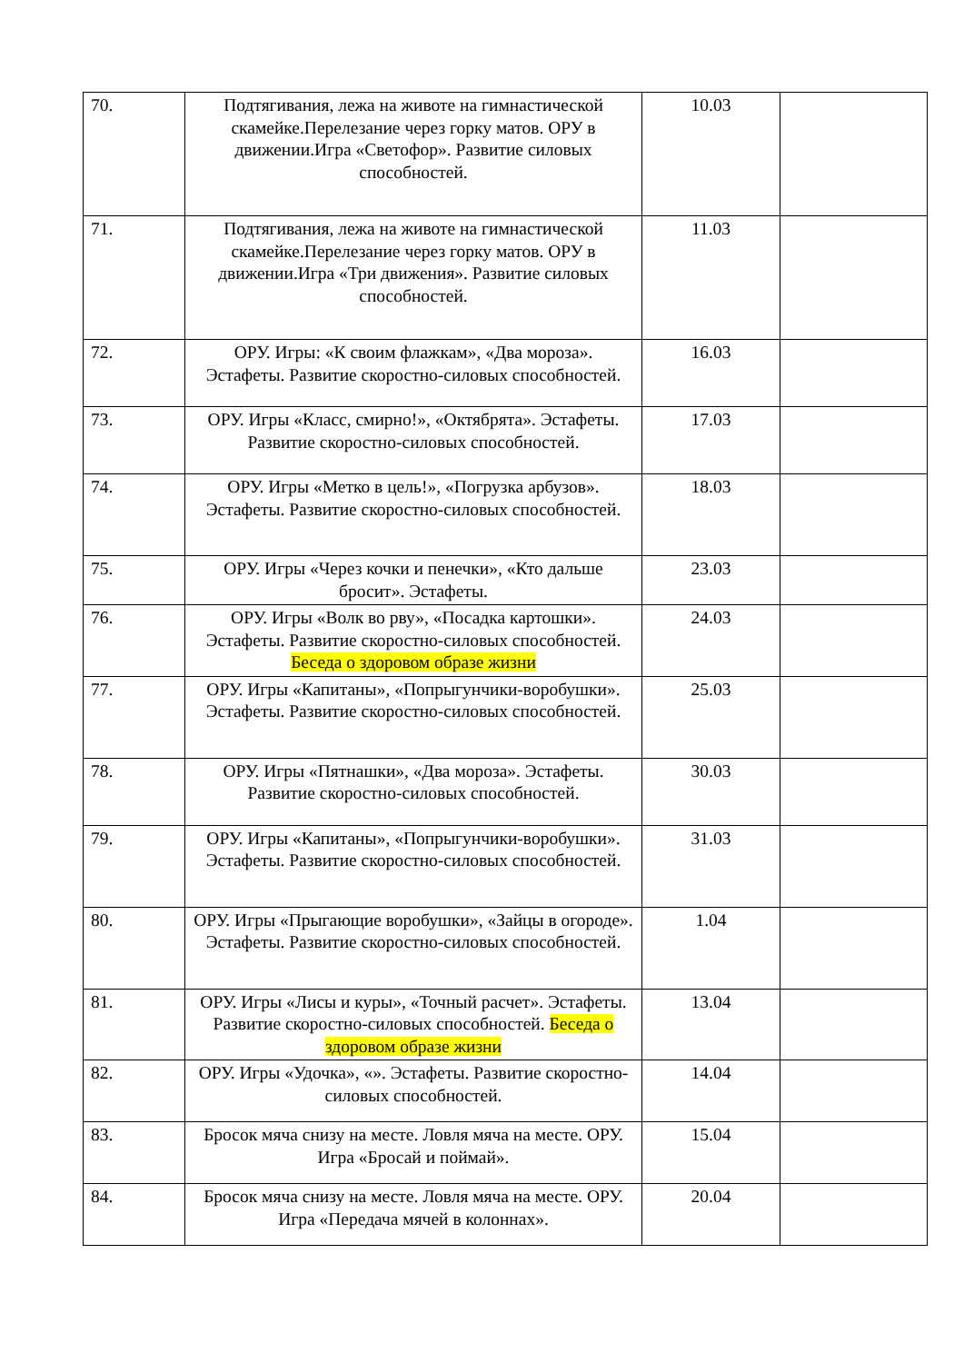| 70. | Подтягивания, лежа на животе на гимнастической скамейке.Перелезание через горку матов. ОРУ в движении.Игра «Светофор». Развитие силовых способностей. | 10.03 | |
| 71. | Подтягивания, лежа на животе на гимнастической скамейке.Перелезание через горку матов. ОРУ в движении.Игра «Три движения». Развитие силовых способностей. | 11.03 | |
| 72. | ОРУ. Игры: «К своим флажкам», «Два мороза». Эстафеты. Развитие скоростно-силовых способностей. | 16.03 | |
| 73. | ОРУ. Игры «Класс, смирно!», «Октябрята». Эстафеты. Развитие скоростно-силовых способностей. | 17.03 | |
| 74. | ОРУ. Игры «Метко в цель!», «Погрузка арбузов». Эстафеты. Развитие скоростно-силовых способностей. | 18.03 | |
| 75. | ОРУ. Игры «Через кочки и пенечки», «Кто дальше бросит». Эстафеты. | 23.03 | |
| 76. | ОРУ. Игры «Волк во рву», «Посадка картошки». Эстафеты. Развитие скоростно-силовых способностей. Беседа о здоровом образе жизни | 24.03 | |
| 77. | ОРУ. Игры «Капитаны», «Попрыгунчики-воробушки». Эстафеты. Развитие скоростно-силовых способностей. | 25.03 | |
| 78. | ОРУ. Игры «Пятнашки», «Два мороза». Эстафеты. Развитие скоростно-силовых способностей. | 30.03 | |
| 79. | ОРУ. Игры «Капитаны», «Попрыгунчики-воробушки». Эстафеты. Развитие скоростно-силовых способностей. | 31.03 | |
| 80. | ОРУ. Игры «Прыгающие воробушки», «Зайцы в огороде». Эстафеты. Развитие скоростно-силовых способностей. | 1.04 | |
| 81. | ОРУ. Игры «Лисы и куры», «Точный расчет». Эстафеты. Развитие скоростно-силовых способностей. Беседа о здоровом образе жизни | 13.04 | |
| 82. | ОРУ. Игры «Удочка», «». Эстафеты. Развитие скоростно-силовых способностей. | 14.04 | |
| 83. | Бросок мяча снизу на месте. Ловля мяча на месте. ОРУ. Игра «Бросай и поймай». | 15.04 | |
| 84. | Бросок мяча снизу на месте. Ловля мяча на месте. ОРУ. Игра «Передача мячей в колоннах». | 20.04 | |